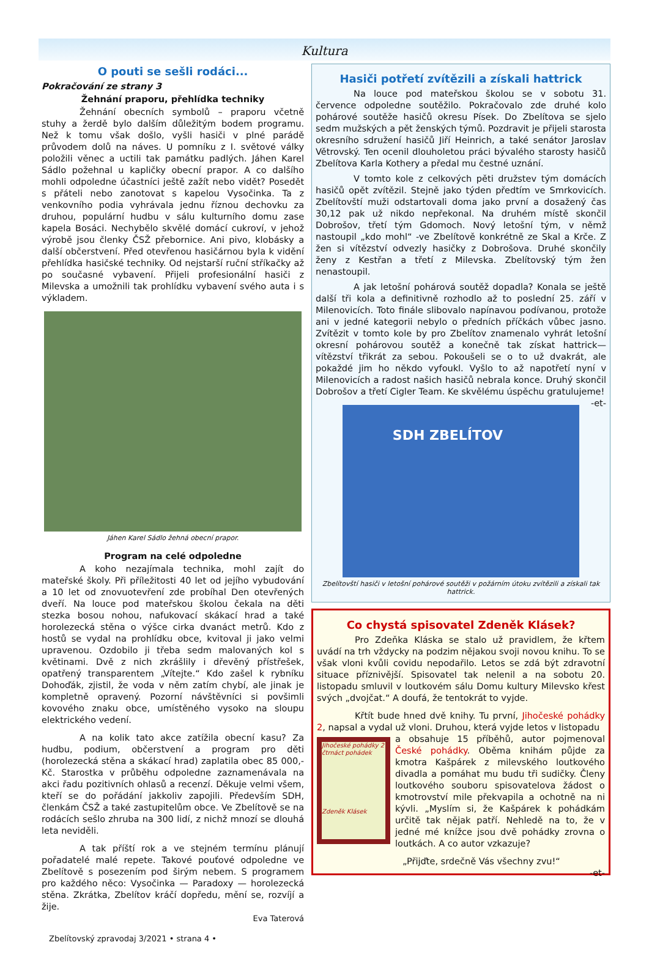Kultura
O pouti se sešli rodáci...
Pokračování ze strany 3
Žehnání praporu, přehlídka techniky
Žehnání obecních symbolů – praporu včetně stuhy a žerdě bylo dalším důležitým bodem programu. Než k tomu však došlo, vyšli hasiči v plné parádě průvodem dolů na náves. U pomníku z I. světové války položili věnec a uctili tak památku padlých. Jáhen Karel Sádlo požehnal u kapličky obecní prapor. A co dalšího mohli odpoledne účastníci ještě zažít nebo vidět? Posedět s přáteli nebo zanotovat s kapelou Vysočinka. Ta z venkovního podia vyhrávala jednu říznou dechovku za druhou, populární hudbu v sálu kulturního domu zase kapela Bosáci. Nechybělo skvělé domácí cukroví, v jehož výrobě jsou členky ČSŽ přebornice. Ani pivo, klobásky a další občerstvení. Před otevřenou hasičárnou byla k vidění přehlídka hasičské techniky. Od nejstarší ruční stříkačky až po současné vybavení. Přijeli profesionální hasiči z Milevska a umožnili tak prohlídku vybavení svého auta i s výkladem.
Jáhen Karel Sádlo žehná obecní prapor.
Program na celé odpoledne
A koho nezajímala technika, mohl zajít do mateřské školy. Při příležitosti 40 let od jejího vybudování a 10 let od znovuotevření zde probíhal Den otevřených dveří. Na louce pod mateřskou školou čekala na děti stezka bosou nohou, nafukovací skákací hrad a také horolezecká stěna o výšce cirka dvanáct metrů. Kdo z hostů se vydal na prohlídku obce, kvitoval ji jako velmi upravenou. Ozdobilo ji třeba sedm malovaných kol s květinami. Dvě z nich zkrášlily i dřevěný přístřešek, opatřený transparentem „Vítejte.“ Kdo zašel k rybníku Dohoďák, zjistil, že voda v něm zatím chybí, ale jinak je kompletně opravený. Pozorní návštěvníci si povšimli kovového znaku obce, umístěného vysoko na sloupu elektrického vedení.
A na kolik tato akce zatížila obecní kasu? Za hudbu, podium, občerstvení a program pro děti (horolezecká stěna a skákací hrad) zaplatila obec 85 000,- Kč. Starostka v průběhu odpoledne zaznamenávala na akci řadu pozitivních ohlasů a recenzí. Děkuje velmi všem, kteří se do pořádání jakkoliv zapojili. Především SDH, členkám ČSŽ a také zastupitelům obce. Ve Zbelítově se na rodácích sešlo zhruba na 300 lidí, z nichž mnozí se dlouhá leta neviděli.
A tak příští rok a ve stejném termínu plánují pořadatelé malé repete. Takové pouťové odpoledne ve Zbelítově s posezením pod širým nebem. S programem pro každého něco: Vysočinka — Paradoxy — horolezecká stěna. Zkrátka, Zbelítov kráčí dopředu, mění se, rozvíjí a žije.
Eva Taterová
Zbelítovský zpravodaj 3/2021 • strana 4 •
Hasiči potřetí zvítězili a získali hattrick
Na louce pod mateřskou školou se v sobotu 31. července odpoledne soutěžilo. Pokračovalo zde druhé kolo pohárové soutěže hasičů okresu Písek. Do Zbelítova se sjelo sedm mužských a pět ženských týmů. Pozdravit je přijeli starosta okresního sdružení hasičů Jiří Heinrich, a také senátor Jaroslav Větrovský. Ten ocenil dlouholetou práci bývalého starosty hasičů Zbelítova Karla Kothery a předal mu čestné uznání.
V tomto kole z celkových pěti družstev tým domácích hasičů opět zvítězil. Stejně jako týden předtím ve Smrkovicích. Zbelítovští muži odstartovali doma jako první a dosažený čas 30,12 pak už nikdo nepřekonal. Na druhém místě skončil Dobrošov, třetí tým Gdomoch. Nový letošní tým, v němž nastoupil „kdo mohl“ -ve Zbelítově konkrétně ze Skal a Krče. Z žen si vítězství odvezly hasičky z Dobrošova. Druhé skončily ženy z Kestřan a třetí z Milevska. Zbelítovský tým žen nenastoupil.
A jak letošní pohárová soutěž dopadla? Konala se ještě další tři kola a definitivně rozhodlo až to poslední 25. září v Milenovicích. Toto finále slibovalo napínavou podívanou, protože ani v jedné kategorii nebylo o předních příčkách vůbec jasno. Zvítězit v tomto kole by pro Zbelítov znamenalo vyhrát letošní okresní pohárovou soutěž a konečně tak získat hattrick—vítězství třikrát za sebou. Pokoušeli se o to už dvakrát, ale pokaždé jim ho někdo vyfoukl. Vyšlo to až napotřetí nyní v Milenovicích a radost našich hasičů nebrala konce. Druhý skončil Dobrošov a třetí Cigler Team. Ke skvělému úspěchu gratulujeme! -et-
SDH ZBELÍTOV
Zbelítovští hasiči v letošní pohárové soutěži v požárním útoku zvítězili a získali tak hattrick.
Co chystá spisovatel Zdeněk Klásek?
Pro Zdeňka Kláska se stalo už pravidlem, že křtem uvádí na trh vždycky na podzim nějakou svoji novou knihu. To se však vloni kvůli covidu nepodařilo. Letos se zdá být zdravotní situace příznivější. Spisovatel tak nelenil a na sobotu 20. listopadu smluvil v loutkovém sálu Domu kultury Milevsko křest svých „dvojčat.“ A doufá, že tentokrát to vyjde.
Křtít bude hned dvě knihy. Tu první, Jihočeské pohádky 2, napsal a vydal už vloni. Druhou, která vyjde letos v listopadu
Jihočeské pohádky 2
čtrnáct pohádek
Zdeněk Klásek
a obsahuje 15 příběhů, autor pojmenoval České pohádky. Oběma knihám půjde za kmotra Kašpárek z milevského loutkového divadla a pomáhat mu budu tři sudičky. Členy loutkového souboru spisovatelova žádost o kmotrovství mile překvapila a ochotně na ni kývli. „Myslím si, že Kašpárek k pohádkám určitě tak nějak patří. Nehledě na to, že v jedné mé knížce jsou dvě pohádky zrovna o loutkách. A co autor vzkazuje?
„Přijďte, srdečně Vás všechny zvu!“ -et-